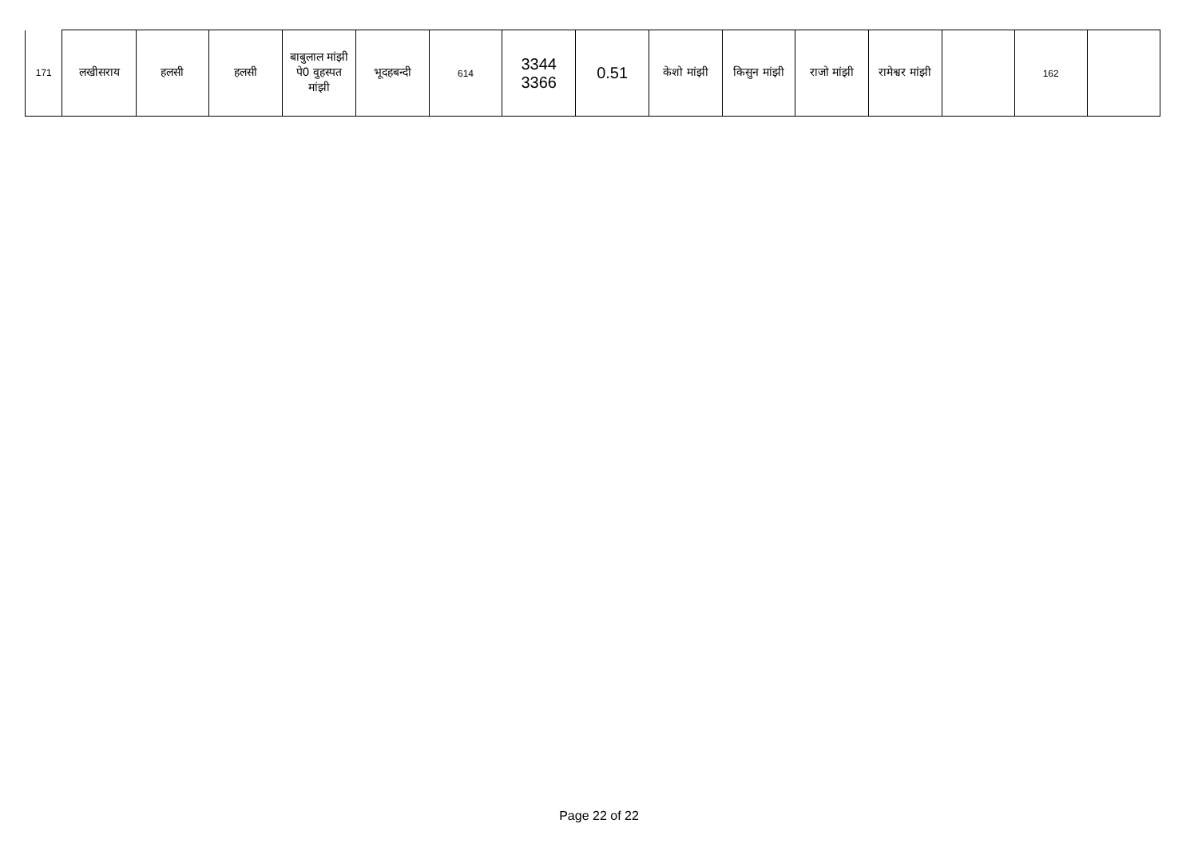| 171 | लखीसराय | हलसी | हलसी | बाबुलाल मांझी पे0 वुहस्पत मांझी | भूदहबन्दी | 614 | 3344 3366 | 0.51 | केशो मांझी | किसुन मांझी | राजो मांझी | रामेश्वर मांझी | | 162 | |
Page 22 of 22